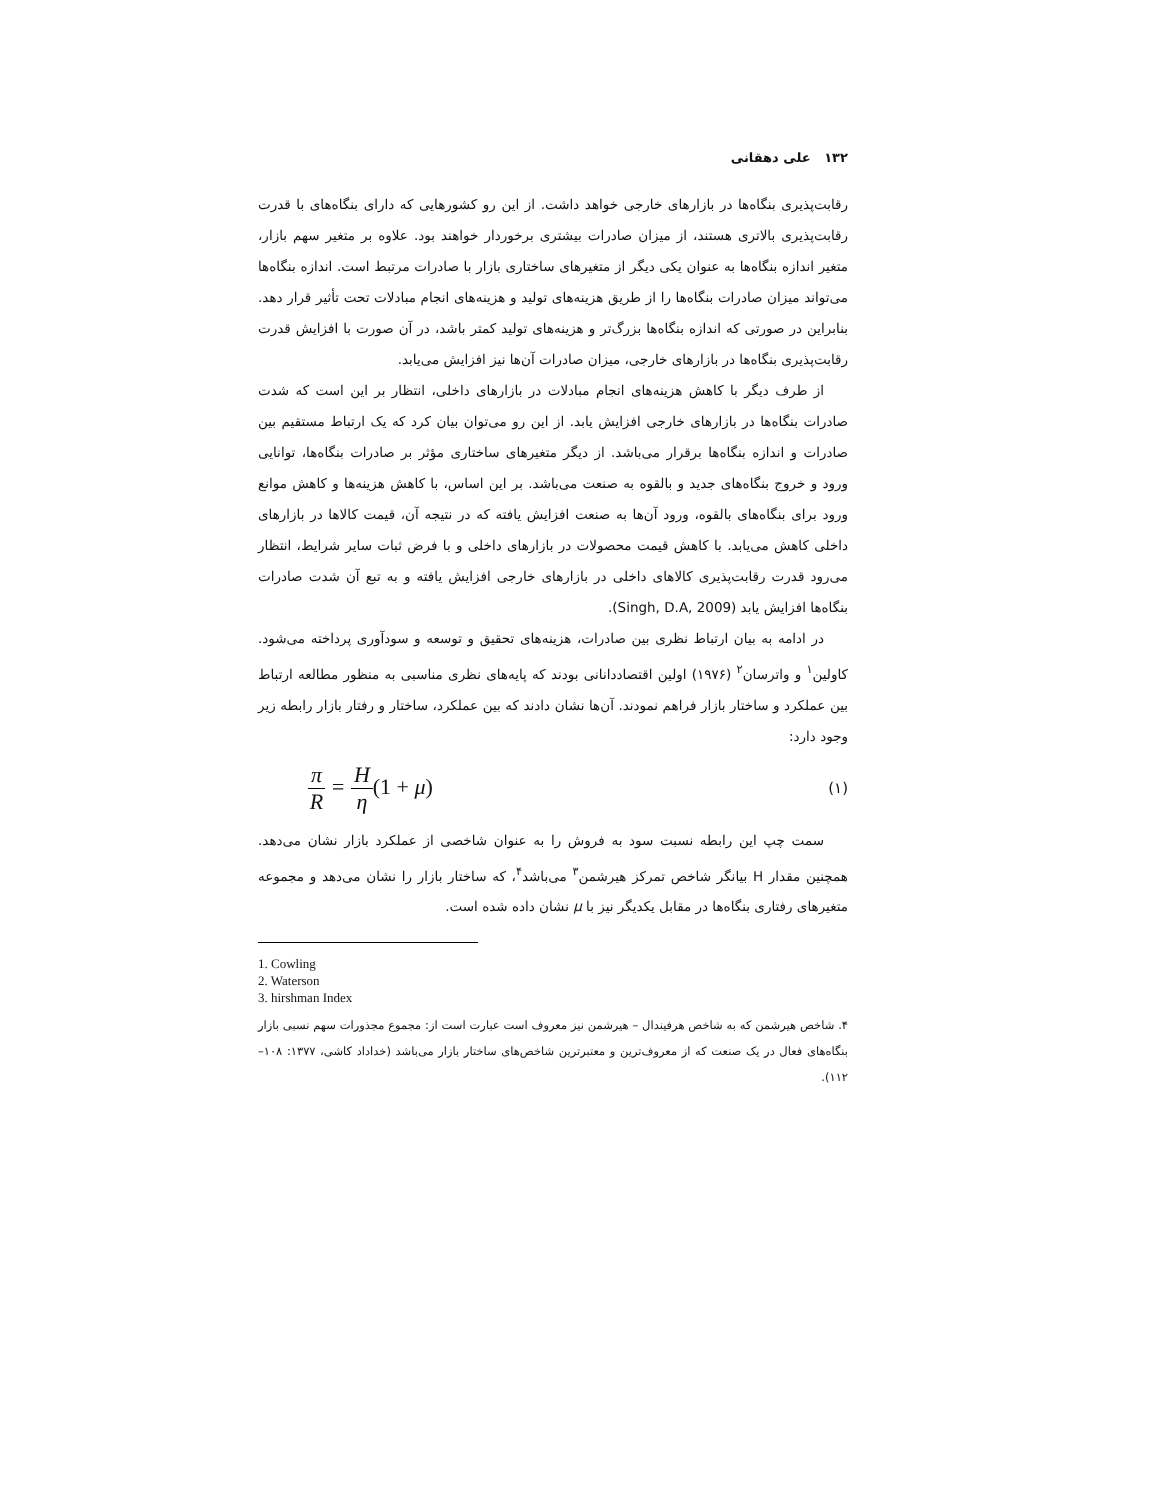۱۳۲ علی دهقانی
رقابت‌پذیری بنگاه‌ها در بازارهای خارجی خواهد داشت. از این رو کشورهایی که دارای بنگاه‌های با قدرت رقابت‌پذیری بالاتری هستند، از میزان صادرات بیشتری برخوردار خواهند بود. علاوه بر متغیر سهم بازار، متغیر اندازه بنگاه‌ها به عنوان یکی دیگر از متغیرهای ساختاری بازار با صادرات مرتبط است. اندازه بنگاه‌ها می‌تواند میزان صادرات بنگاه‌ها را از طریق هزینه‌های تولید و هزینه‌های انجام مبادلات تحت تأثیر قرار دهد. بنابراین در صورتی که اندازه بنگاه‌ها بزرگ‌تر و هزینه‌های تولید کمتر باشد، در آن صورت با افزایش قدرت رقابت‌پذیری بنگاه‌ها در بازارهای خارجی، میزان صادرات آن‌ها نیز افزایش می‌یابد.
از طرف دیگر با کاهش هزینه‌های انجام مبادلات در بازارهای داخلی، انتظار بر این است که شدت صادرات بنگاه‌ها در بازارهای خارجی افزایش یابد. از این رو می‌توان بیان کرد که یک ارتباط مستقیم بین صادرات و اندازه بنگاه‌ها برقرار می‌باشد. از دیگر متغیرهای ساختاری مؤثر بر صادرات بنگاه‌ها، توانایی ورود و خروج بنگاه‌های جدید و بالقوه به صنعت می‌باشد. بر این اساس، با کاهش هزینه‌ها و کاهش موانع ورود برای بنگاه‌های بالقوه، ورود آن‌ها به صنعت افزایش یافته که در نتیجه آن، قیمت کالاها در بازارهای داخلی کاهش می‌یابد. با کاهش قیمت محصولات در بازارهای داخلی و با فرض ثبات سایر شرایط، انتظار می‌رود قدرت رقابت‌پذیری کالاهای داخلی در بازارهای خارجی افزایش یافته و به تبع آن شدت صادرات بنگاه‌ها افزایش یابد (Singh, D.A, 2009).
در ادامه به بیان ارتباط نظری بین صادرات، هزینه‌های تحقیق و توسعه و سودآوری پرداخته می‌شود. کاولین<sup>۱</sup> و واترسان<sup>۲</sup> (۱۹۷۶) اولین اقتصاددانانی بودند که پایه‌های نظری مناسبی به منظور مطالعه ارتباط بین عملکرد و ساختار بازار فراهم نمودند. آن‌ها نشان دادند که بین عملکرد، ساختار و رفتار بازار رابطه زیر وجود دارد:
π R = H η(1 + μ)
(۱)
سمت چپ این رابطه نسبت سود به فروش را به عنوان شاخصی از عملکرد بازار نشان می‌دهد. همچنین مقدار H بیانگر شاخص تمرکز هیرشمن<sup>۳</sup> می‌باشد<sup>۴</sup>، که ساختار بازار را نشان می‌دهد و مجموعه متغیرهای رفتاری بنگاه‌ها در مقابل یکدیگر نیز با μ نشان داده شده است.
1. Cowling
2. Waterson
3. hirshman Index
۴. شاخص هیرشمن که به شاخص هرفیندال – هیرشمن نیز معروف است عبارت است از: مجموع مجذورات سهم نسبی بازار بنگاه‌های فعال در یک صنعت که از معروف‌ترین و معتبرترین شاخص‌های ساختار بازار می‌باشد (خداداد کاشی، ۱۳۷۷: ۱۰۸–۱۱۲).